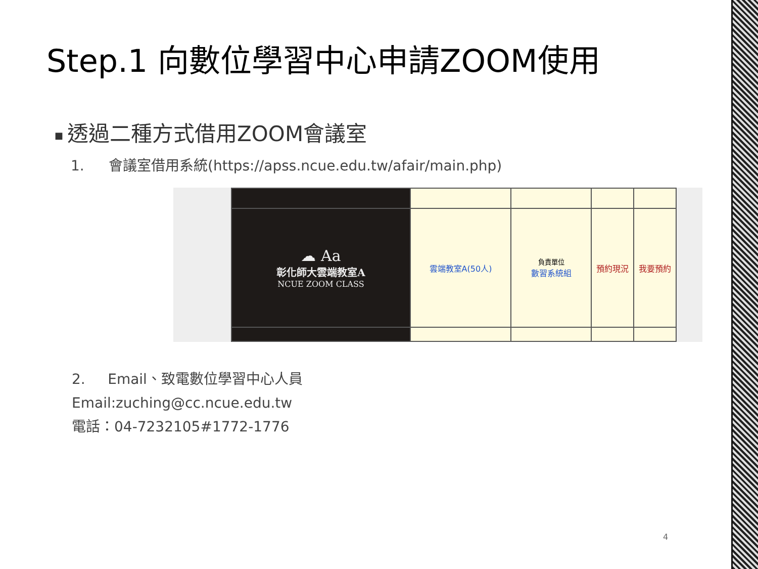Step.1 向數位學習中心申請ZOOM使用
■ 透過二種方式借用ZOOM會議室
1. 會議室借用系統(https://apss.ncue.edu.tw/afair/main.php)
| ☁ Aa 彰化師大雲端教室A NCUE ZOOM CLASS | 雲端教室A(50人) | 負責單位 數習系統組 | 預約現況 | 我要預約 |
2. Email、致電數位學習中心人員
Email:zuching@cc.ncue.edu.tw
電話：04-7232105#1772-1776
4